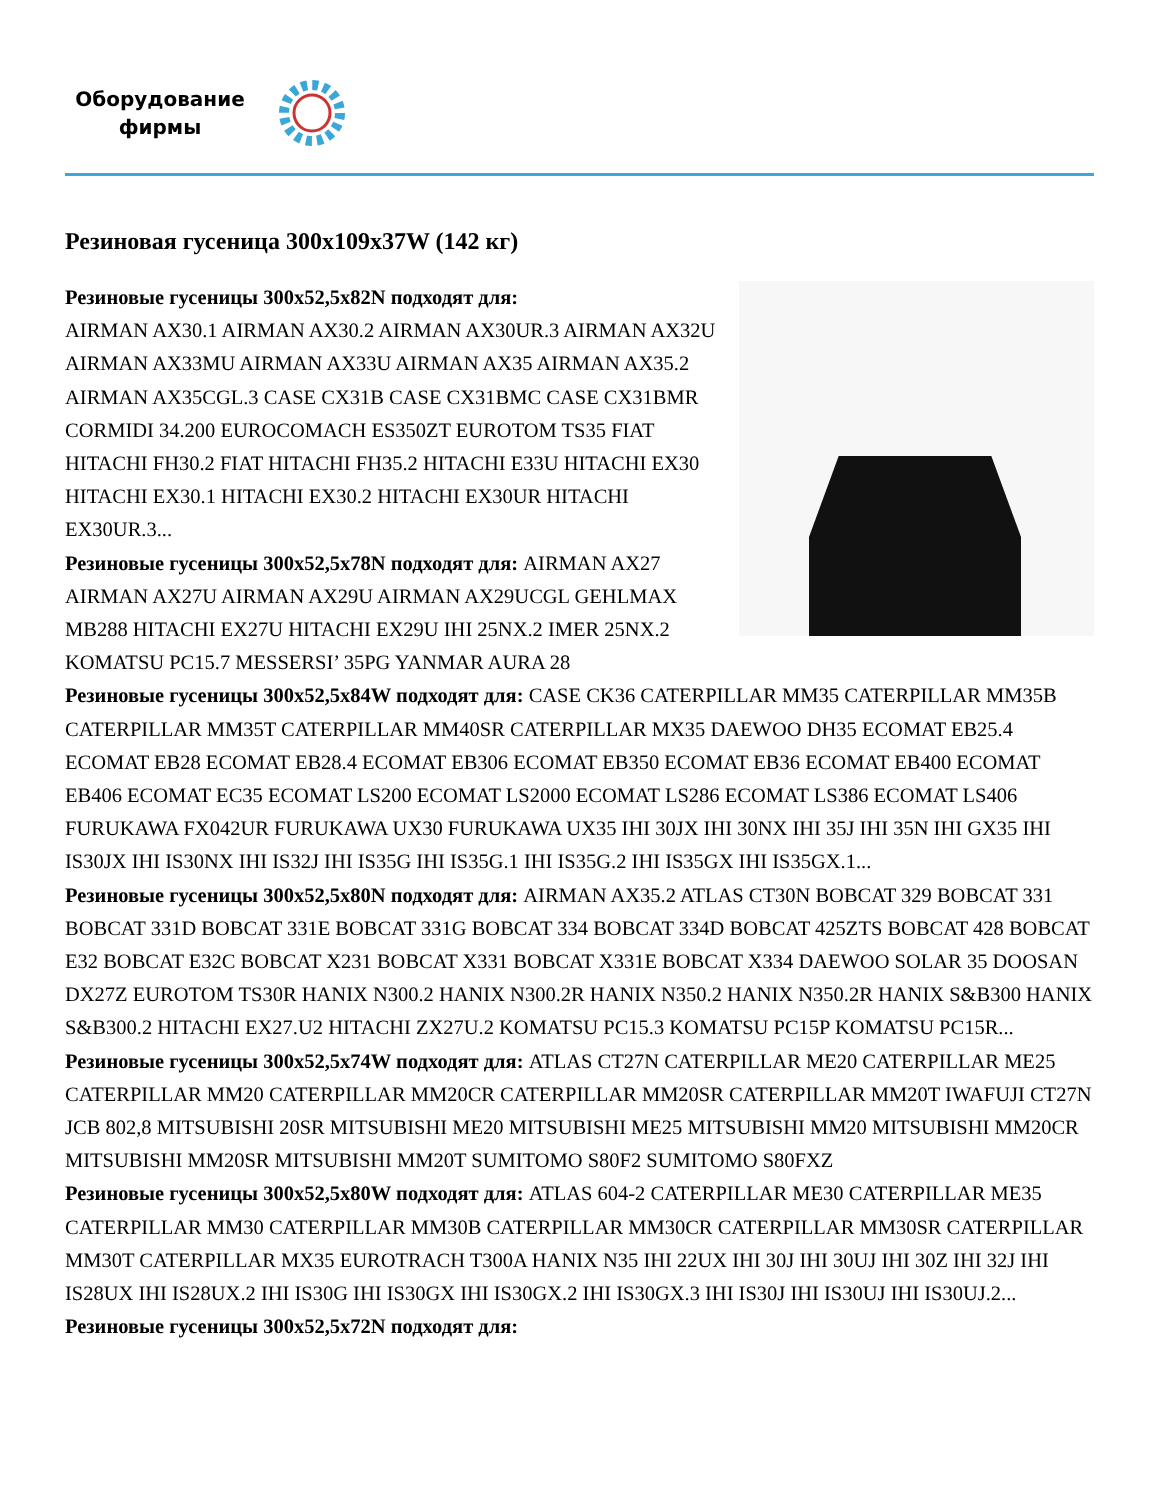Оборудование
фирмы
Резиновая гусеница 300x109x37W (142 кг)
Резиновые гусеницы 300x52,5x82N подходят для:
AIRMAN AX30.1 AIRMAN AX30.2 AIRMAN AX30UR.3 AIRMAN AX32U AIRMAN AX33MU AIRMAN AX33U AIRMAN AX35 AIRMAN AX35.2 AIRMAN AX35CGL.3 CASE CX31B CASE CX31BMC CASE CX31BMR CORMIDI 34.200 EUROCOMACH ES350ZT EUROTOM TS35 FIAT HITACHI FH30.2 FIAT HITACHI FH35.2 HITACHI E33U HITACHI EX30 HITACHI EX30.1 HITACHI EX30.2 HITACHI EX30UR HITACHI EX30UR.3...
Резиновые гусеницы 300x52,5x78N подходят для: AIRMAN AX27 AIRMAN AX27U AIRMAN AX29U AIRMAN AX29UCGL GEHLMAX MB288 HITACHI EX27U HITACHI EX29U IHI 25NX.2 IMER 25NX.2 KOMATSU PC15.7 MESSERSI’ 35PG YANMAR AURA 28
Резиновые гусеницы 300x52,5x84W подходят для: CASE CK36 CATERPILLAR MM35 CATERPILLAR MM35B CATERPILLAR MM35T CATERPILLAR MM40SR CATERPILLAR MX35 DAEWOO DH35 ECOMAT EB25.4 ECOMAT EB28 ECOMAT EB28.4 ECOMAT EB306 ECOMAT EB350 ECOMAT EB36 ECOMAT EB400 ECOMAT EB406 ECOMAT EC35 ECOMAT LS200 ECOMAT LS2000 ECOMAT LS286 ECOMAT LS386 ECOMAT LS406 FURUKAWA FX042UR FURUKAWA UX30 FURUKAWA UX35 IHI 30JX IHI 30NX IHI 35J IHI 35N IHI GX35 IHI IS30JX IHI IS30NX IHI IS32J IHI IS35G IHI IS35G.1 IHI IS35G.2 IHI IS35GX IHI IS35GX.1...
Резиновые гусеницы 300x52,5x80N подходят для: AIRMAN AX35.2 ATLAS CT30N BOBCAT 329 BOBCAT 331 BOBCAT 331D BOBCAT 331E BOBCAT 331G BOBCAT 334 BOBCAT 334D BOBCAT 425ZTS BOBCAT 428 BOBCAT E32 BOBCAT E32C BOBCAT X231 BOBCAT X331 BOBCAT X331E BOBCAT X334 DAEWOO SOLAR 35 DOOSAN DX27Z EUROTOM TS30R HANIX N300.2 HANIX N300.2R HANIX N350.2 HANIX N350.2R HANIX S&B300 HANIX S&B300.2 HITACHI EX27.U2 HITACHI ZX27U.2 KOMATSU PC15.3 KOMATSU PC15P KOMATSU PC15R...
Резиновые гусеницы 300x52,5x74W подходят для: ATLAS CT27N CATERPILLAR ME20 CATERPILLAR ME25 CATERPILLAR MM20 CATERPILLAR MM20CR CATERPILLAR MM20SR CATERPILLAR MM20T IWAFUJI CT27N JCB 802,8 MITSUBISHI 20SR MITSUBISHI ME20 MITSUBISHI ME25 MITSUBISHI MM20 MITSUBISHI MM20CR MITSUBISHI MM20SR MITSUBISHI MM20T SUMITOMO S80F2 SUMITOMO S80FXZ
Резиновые гусеницы 300x52,5x80W подходят для: ATLAS 604-2 CATERPILLAR ME30 CATERPILLAR ME35 CATERPILLAR MM30 CATERPILLAR MM30B CATERPILLAR MM30CR CATERPILLAR MM30SR CATERPILLAR MM30T CATERPILLAR MX35 EUROTRACH T300A HANIX N35 IHI 22UX IHI 30J IHI 30UJ IHI 30Z IHI 32J IHI IS28UX IHI IS28UX.2 IHI IS30G IHI IS30GX IHI IS30GX.2 IHI IS30GX.3 IHI IS30J IHI IS30UJ IHI IS30UJ.2...
Резиновые гусеницы 300x52,5x72N подходят для: